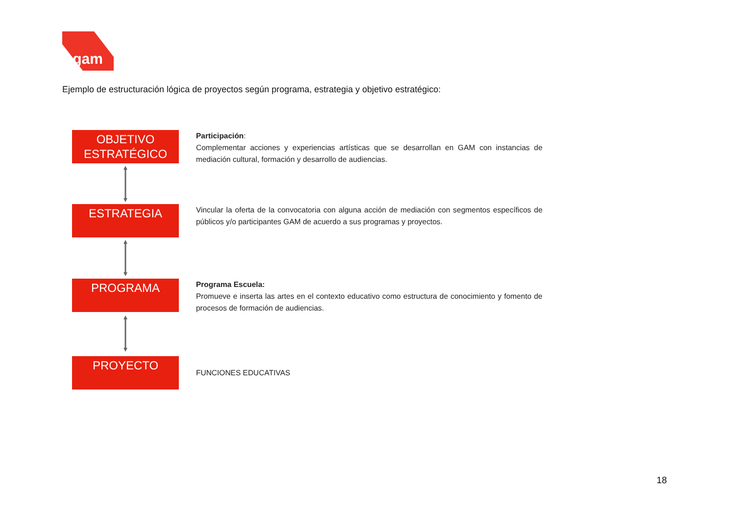gam
Ejemplo de estructuración lógica de proyectos según programa, estrategia y objetivo estratégico:
OBJETIVO
ESTRATÉGICO
Participación:
Complementar acciones y experiencias artísticas que se desarrollan en GAM con instancias de mediación cultural, formación y desarrollo de audiencias.
ESTRATEGIA
Vincular la oferta de la convocatoria con alguna acción de mediación con segmentos específicos de públicos y/o participantes GAM de acuerdo a sus programas y proyectos.
PROGRAMA
Programa Escuela:
Promueve e inserta las artes en el contexto educativo como estructura de conocimiento y fomento de procesos de formación de audiencias.
PROYECTO
FUNCIONES EDUCATIVAS
18